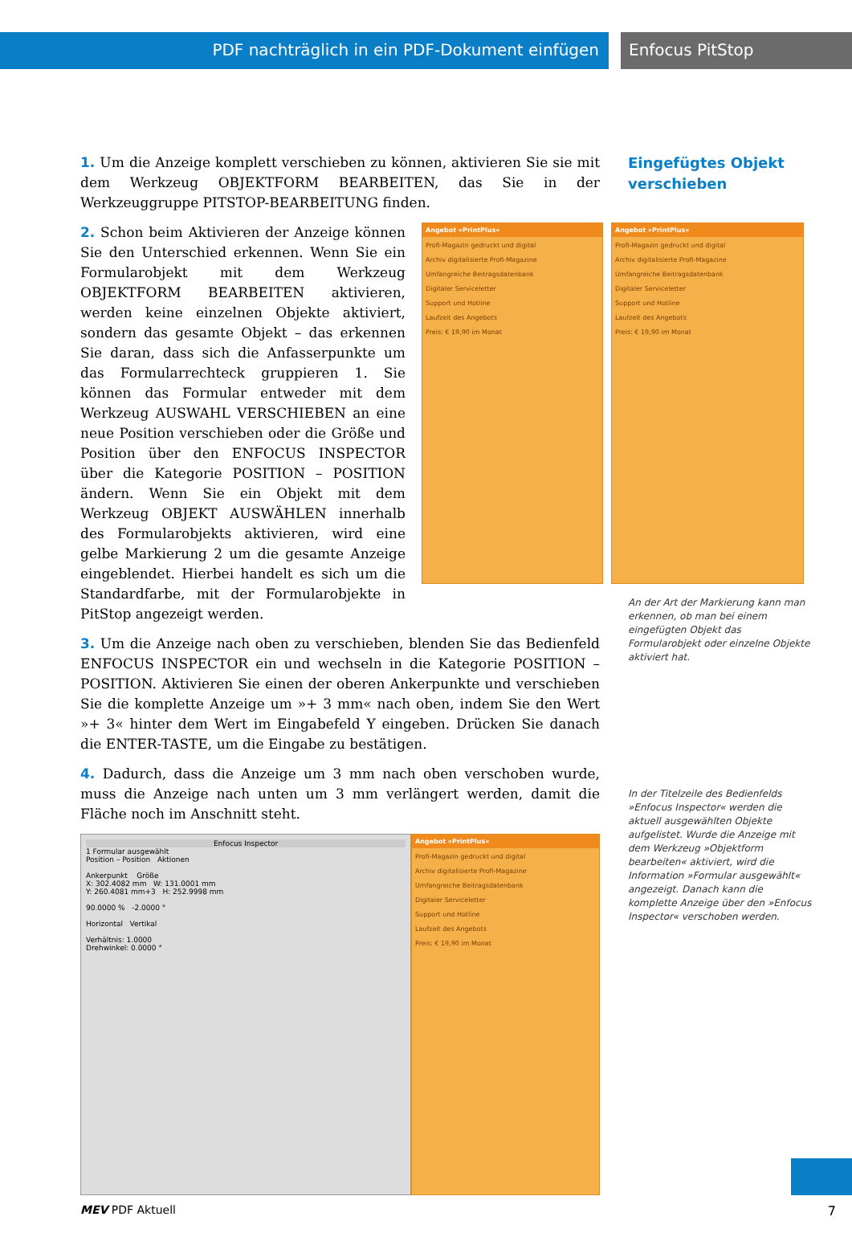PDF nachträglich in ein PDF-Dokument einfügen Enfocus PitStop
Eingefügtes Objekt
verschieben
1. Um die Anzeige komplett verschieben zu können, aktivieren Sie sie mit dem Werkzeug OBJEKTFORM BEARBEITEN, das Sie in der Werkzeuggruppe PITSTOP-BEARBEITUNG finden.
2. Schon beim Aktivieren der Anzeige können Sie den Unterschied erkennen. Wenn Sie ein Formularobjekt mit dem Werkzeug OBJEKTFORM BEARBEITEN aktivieren, werden keine einzelnen Objekte aktiviert, sondern das gesamte Objekt – das erkennen Sie daran, dass sich die Anfasserpunkte um das Formularrechteck gruppieren 1. Sie können das Formular entweder mit dem Werkzeug AUSWAHL VERSCHIEBEN an eine neue Position verschieben oder die Größe und Position über den ENFOCUS INSPECTOR über die Kategorie POSITION – POSITION ändern. Wenn Sie ein Objekt mit dem Werkzeug OBJEKT AUSWÄHLEN innerhalb des Formularobjekts aktivieren, wird eine gelbe Markierung 2 um die gesamte Anzeige eingeblendet. Hierbei handelt es sich um die Standardfarbe, mit der Formularobjekte in PitStop angezeigt werden.
Angebot »PrintPlus«
Profi-Magazin gedruckt und digital
Archiv digitalisierte Profi-Magazine
Umfangreiche Beitragsdatenbank
Digitaler Serviceletter
Support und Hotline
Laufzeit des Angebots
Preis: € 19,90 im Monat
Angebot »PrintPlus«
Profi-Magazin gedruckt und digital
Archiv digitalisierte Profi-Magazine
Umfangreiche Beitragsdatenbank
Digitaler Serviceletter
Support und Hotline
Laufzeit des Angebots
Preis: € 19,90 im Monat
3. Um die Anzeige nach oben zu verschieben, blenden Sie das Bedienfeld ENFOCUS INSPECTOR ein und wechseln in die Kategorie POSITION – POSITION. Aktivieren Sie einen der oberen Ankerpunkte und verschieben Sie die komplette Anzeige um »+ 3 mm« nach oben, indem Sie den Wert »+ 3« hinter dem Wert im Eingabefeld Y eingeben. Drücken Sie danach die ENTER-TASTE, um die Eingabe zu bestätigen.
4. Dadurch, dass die Anzeige um 3 mm nach oben verschoben wurde, muss die Anzeige nach unten um 3 mm verlängert werden, damit die Fläche noch im Anschnitt steht.
Enfocus Inspector
1 Formular ausgewählt
Position – Position Aktionen
Ankerpunkt Größe
X: 302.4082 mm W: 131.0001 mm
Y: 260.4081 mm+3 H: 252.9998 mm
90.0000 % -2.0000 °
Horizontal Vertikal
Verhältnis: 1.0000
Drehwinkel: 0.0000 °
Angebot »PrintPlus«
Profi-Magazin gedruckt und digital
Archiv digitalisierte Profi-Magazine
Umfangreiche Beitragsdatenbank
Digitaler Serviceletter
Support und Hotline
Laufzeit des Angebots
Preis: € 19,90 im Monat
An der Art der Markierung kann man erkennen, ob man bei einem eingefügten Objekt das Formularobjekt oder einzelne Objekte aktiviert hat.
In der Titelzeile des Bedienfelds »Enfocus Inspector« werden die aktuell ausgewählten Objekte aufgelistet. Wurde die Anzeige mit dem Werkzeug »Objektform bearbeiten« aktiviert, wird die Information »Formular ausgewählt« angezeigt. Danach kann die komplette Anzeige über den »Enfocus Inspector« verschoben werden.
MEV PDF Aktuell 7